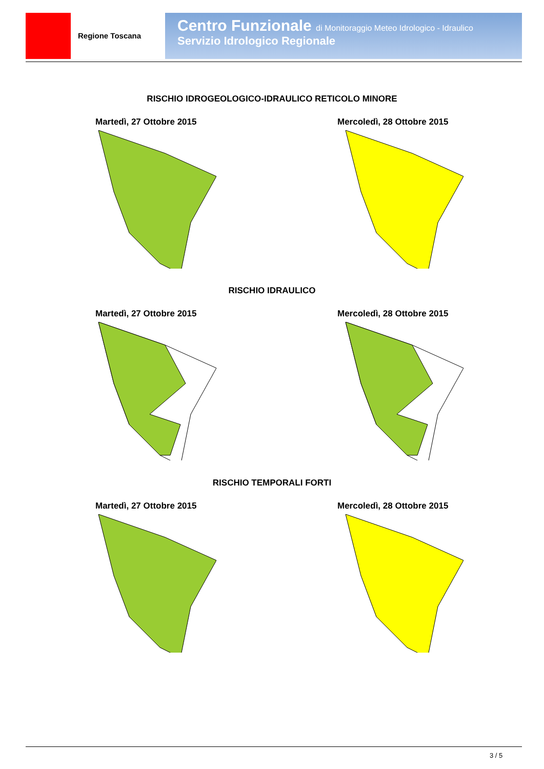Regione Toscana
Centro Funzionale di Monitoraggio Meteo Idrologico - Idraulico
Servizio Idrologico Regionale
RISCHIO IDROGEOLOGICO-IDRAULICO RETICOLO MINORE
Martedì, 27 Ottobre 2015 Mercoledì, 28 Ottobre 2015
RISCHIO IDRAULICO
Martedì, 27 Ottobre 2015 Mercoledì, 28 Ottobre 2015
RISCHIO TEMPORALI FORTI
Martedì, 27 Ottobre 2015 Mercoledì, 28 Ottobre 2015
3 / 5